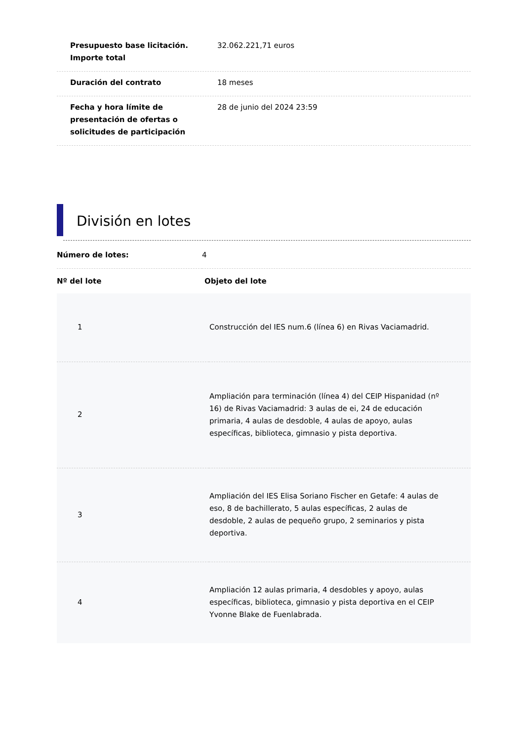Presupuesto base licitación. Importe total
32.062.221,71 euros
Duración del contrato 18 meses
Fecha y hora límite de presentación de ofertas o solicitudes de participación
28 de junio del 2024 23:59
División en lotes
| Número de lotes: | 4 |
| Nº del lote | Objeto del lote |
| --- | --- |
| 1 | Construcción del IES num.6 (línea 6) en Rivas Vaciamadrid. |
| 2 | Ampliación para terminación (línea 4) del CEIP Hispanidad (nº 16) de Rivas Vaciamadrid: 3 aulas de ei, 24 de educación primaria, 4 aulas de desdoble, 4 aulas de apoyo, aulas específicas, biblioteca, gimnasio y pista deportiva. |
| 3 | Ampliación del IES Elisa Soriano Fischer en Getafe: 4 aulas de eso, 8 de bachillerato, 5 aulas específicas, 2 aulas de desdoble, 2 aulas de pequeño grupo, 2 seminarios y pista deportiva. |
| 4 | Ampliación 12 aulas primaria, 4 desdobles y apoyo, aulas específicas, biblioteca, gimnasio y pista deportiva en el CEIP Yvonne Blake de Fuenlabrada. |